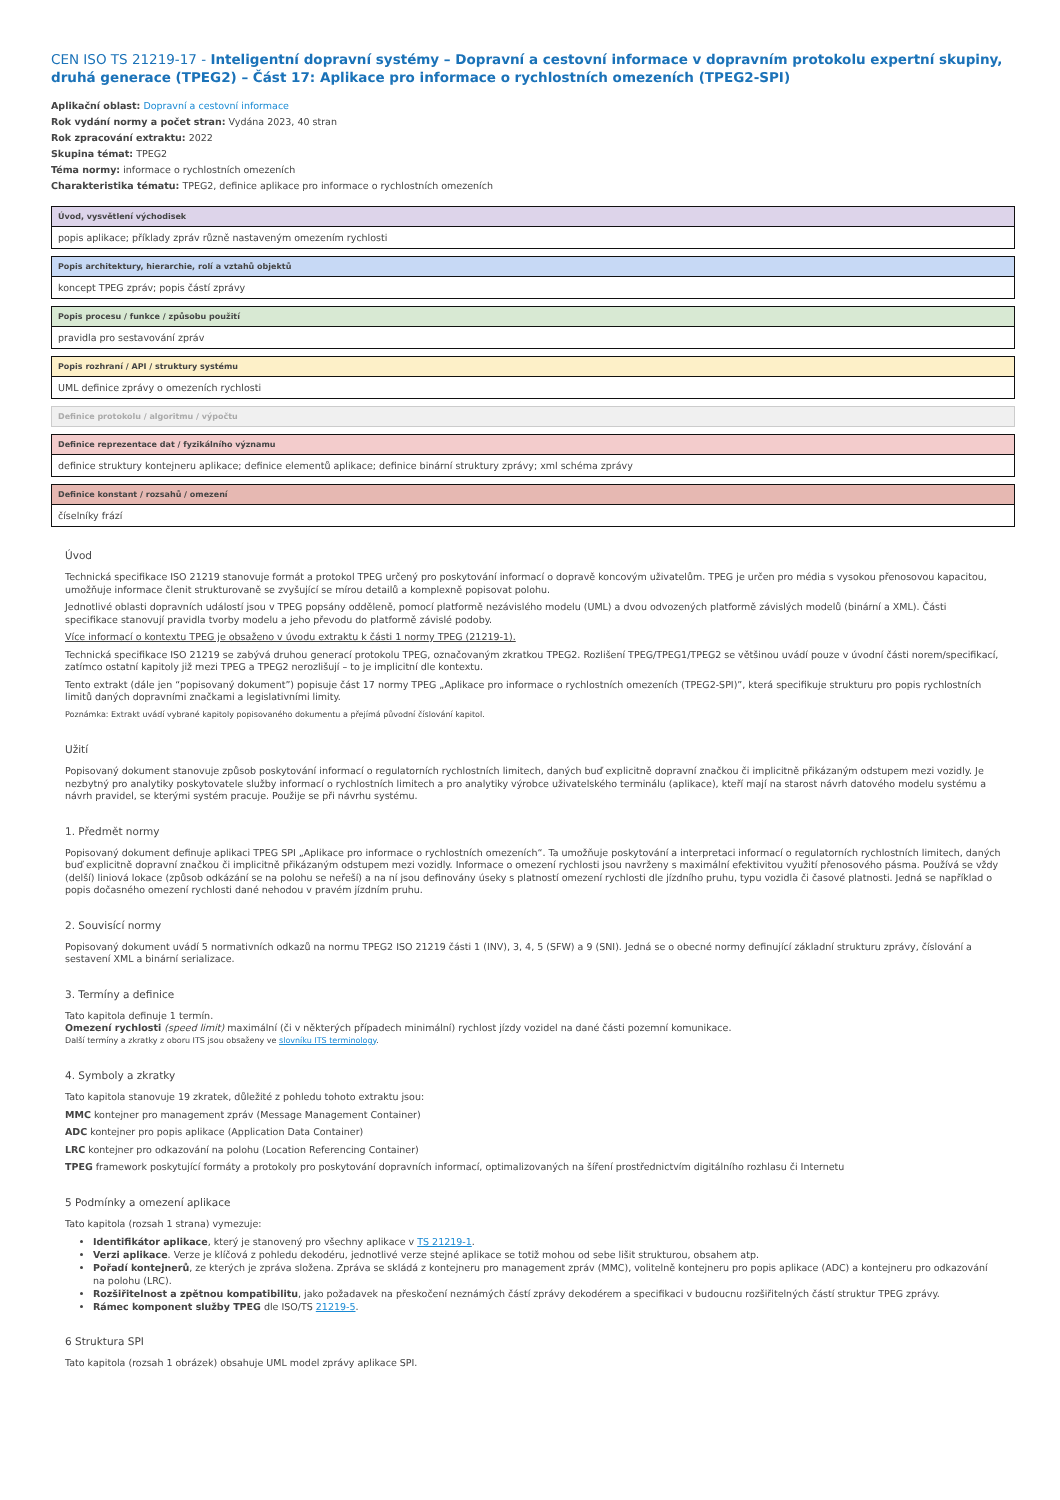CEN ISO TS 21219-17 - Inteligentní dopravní systémy – Dopravní a cestovní informace v dopravním protokolu expertní skupiny, druhá generace (TPEG2) – Část 17: Aplikace pro informace o rychlostních omezeních (TPEG2-SPI)
Aplikační oblast: Dopravní a cestovní informace
Rok vydání normy a počet stran: Vydána 2023, 40 stran
Rok zpracování extraktu: 2022
Skupina témat: TPEG2
Téma normy: informace o rychlostních omezeních
Charakteristika tématu: TPEG2, definice aplikace pro informace o rychlostních omezeních
Úvod, vysvětlení východisek
popis aplikace; příklady zpráv různě nastaveným omezením rychlosti
Popis architektury, hierarchie, rolí a vztahů objektů
koncept TPEG zpráv; popis částí zprávy
Popis procesu / funkce / způsobu použití
pravidla pro sestavování zpráv
Popis rozhraní / API / struktury systému
UML definice zprávy o omezeních rychlosti
Definice protokolu / algoritmu / výpočtu
Definice reprezentace dat / fyzikálního významu
definice struktury kontejneru aplikace; definice elementů aplikace; definice binární struktury zprávy; xml schéma zprávy
Definice konstant / rozsahů / omezení
číselníky frází
Úvod
Technická specifikace ISO 21219 stanovuje formát a protokol TPEG určený pro poskytování informací o dopravě koncovým uživatelům. TPEG je určen pro média s vysokou přenosovou kapacitou, umožňuje informace členit strukturovaně se zvyšující se mírou detailů a komplexně popisovat polohu.
Jednotlivé oblasti dopravních událostí jsou v TPEG popsány odděleně, pomocí platformě nezávislého modelu (UML) a dvou odvozených platformě závislých modelů (binární a XML). Části specifikace stanovují pravidla tvorby modelu a jeho převodu do platformě závislé podoby.
Více informací o kontextu TPEG je obsaženo v úvodu extraktu k části 1 normy TPEG (21219-1).
Technická specifikace ISO 21219 se zabývá druhou generací protokolu TPEG, označovaným zkratkou TPEG2. Rozlišení TPEG/TPEG1/TPEG2 se většinou uvádí pouze v úvodní části norem/specifikací, zatímco ostatní kapitoly již mezi TPEG a TPEG2 nerozlišují – to je implicitní dle kontextu.
Tento extrakt (dále jen “popisovaný dokument”) popisuje část 17 normy TPEG „Aplikace pro informace o rychlostních omezeních (TPEG2-SPI)”, která specifikuje strukturu pro popis rychlostních limitů daných dopravními značkami a legislativními limity.
Poznámka: Extrakt uvádí vybrané kapitoly popisovaného dokumentu a přejímá původní číslování kapitol.
Užití
Popisovaný dokument stanovuje způsob poskytování informací o regulatorních rychlostních limitech, daných buď explicitně dopravní značkou či implicitně přikázaným odstupem mezi vozidly. Je nezbytný pro analytiky poskytovatele služby informací o rychlostních limitech a pro analytiky výrobce uživatelského terminálu (aplikace), kteří mají na starost návrh datového modelu systému a návrh pravidel, se kterými systém pracuje. Použije se při návrhu systému.
1. Předmět normy
Popisovaný dokument definuje aplikaci TPEG SPI „Aplikace pro informace o rychlostních omezeních“. Ta umožňuje poskytování a interpretaci informací o regulatorních rychlostních limitech, daných buď explicitně dopravní značkou či implicitně přikázaným odstupem mezi vozidly. Informace o omezení rychlosti jsou navrženy s maximální efektivitou využití přenosového pásma. Používá se vždy (delší) liniová lokace (způsob odkázání se na polohu se neřeší) a na ní jsou definovány úseky s platností omezení rychlosti dle jízdního pruhu, typu vozidla či časové platnosti. Jedná se například o popis dočasného omezení rychlosti dané nehodou v pravém jízdním pruhu.
2. Souvisící normy
Popisovaný dokument uvádí 5 normativních odkazů na normu TPEG2 ISO 21219 části 1 (INV), 3, 4, 5 (SFW) a 9 (SNI). Jedná se o obecné normy definující základní strukturu zprávy, číslování a sestavení XML a binární serializace.
3. Termíny a definice
Tato kapitola definuje 1 termín.
Omezení rychlosti (speed limit) maximální (či v některých případech minimální) rychlost jízdy vozidel na dané části pozemní komunikace.
Další termíny a zkratky z oboru ITS jsou obsaženy ve slovníku ITS terminology.
4. Symboly a zkratky
Tato kapitola stanovuje 19 zkratek, důležité z pohledu tohoto extraktu jsou:
MMC kontejner pro management zpráv (Message Management Container)
ADC kontejner pro popis aplikace (Application Data Container)
LRC kontejner pro odkazování na polohu (Location Referencing Container)
TPEG framework poskytující formáty a protokoly pro poskytování dopravních informací, optimalizovaných na šíření prostřednictvím digitálního rozhlasu či Internetu
5 Podmínky a omezení aplikace
Tato kapitola (rozsah 1 strana) vymezuje:
Identifikátor aplikace, který je stanovený pro všechny aplikace v TS 21219-1.
Verzi aplikace. Verze je klíčová z pohledu dekodéru, jednotlivé verze stejné aplikace se totiž mohou od sebe lišit strukturou, obsahem atp.
Pořadí kontejnerů, ze kterých je zpráva složena. Zpráva se skládá z kontejneru pro management zpráv (MMC), volitelně kontejneru pro popis aplikace (ADC) a kontejneru pro odkazování na polohu (LRC).
Rozšiřitelnost a zpětnou kompatibilitu, jako požadavek na přeskočení neznámých částí zprávy dekodérem a specifikaci v budoucnu rozšiřitelných částí struktur TPEG zprávy.
Rámec komponent služby TPEG dle ISO/TS 21219-5.
6 Struktura SPI
Tato kapitola (rozsah 1 obrázek) obsahuje UML model zprávy aplikace SPI.